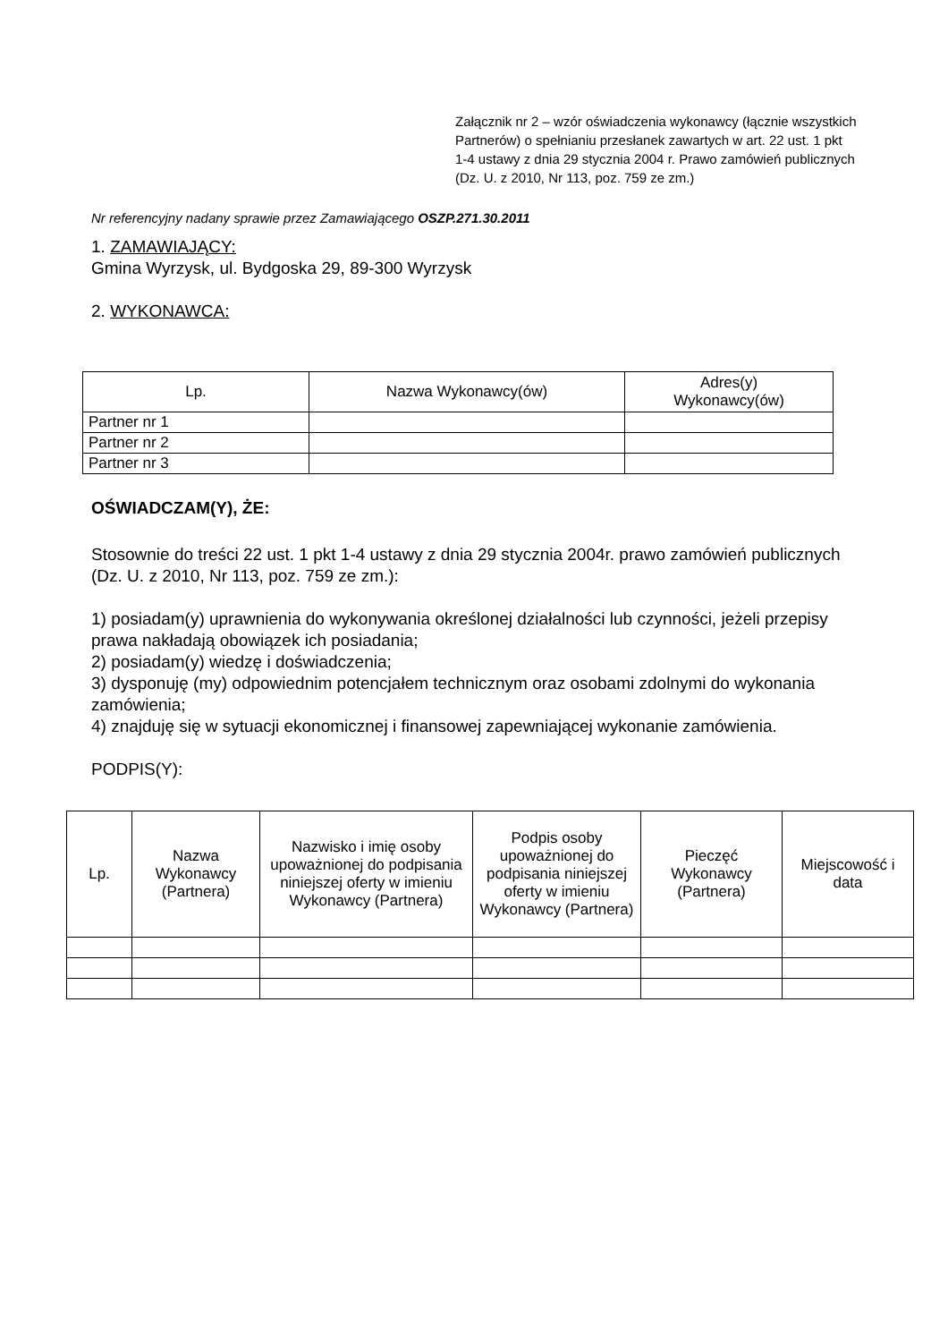Załącznik nr 2 – wzór oświadczenia wykonawcy (łącznie wszystkich Partnerów) o spełnianiu przesłanek zawartych w art. 22 ust. 1 pkt 1-4 ustawy z dnia 29 stycznia 2004 r. Prawo zamówień publicznych (Dz. U. z 2010, Nr 113, poz. 759 ze zm.)
Nr referencyjny nadany sprawie przez Zamawiającego OSZP.271.30.2011
1. ZAMAWIAJĄCY:
Gmina Wyrzysk, ul. Bydgoska 29, 89-300 Wyrzysk
2. WYKONAWCA:
| Lp. | Nazwa Wykonawcy(ów) | Adres(y) Wykonawcy(ów) |
| --- | --- | --- |
| Partner nr 1 | | |
| Partner nr 2 | | |
| Partner nr 3 | | |
OŚWIADCZAM(Y), ŻE:
Stosownie do treści 22 ust. 1 pkt 1-4 ustawy z dnia 29 stycznia 2004r. prawo zamówień publicznych (Dz. U. z 2010, Nr 113, poz. 759 ze zm.):
1) posiadam(y) uprawnienia do wykonywania określonej działalności lub czynności, jeżeli przepisy prawa nakładają obowiązek ich posiadania;
2) posiadam(y) wiedzę i doświadczenia;
3) dysponuję (my) odpowiednim potencjałem technicznym oraz osobami zdolnymi do wykonania zamówienia;
4) znajduję się w sytuacji ekonomicznej i finansowej zapewniającej wykonanie zamówienia.
PODPIS(Y):
| Lp. | Nazwa Wykonawcy (Partnera) | Nazwisko i imię osoby upoważnionej do podpisania niniejszej oferty w imieniu Wykonawcy (Partnera) | Podpis osoby upoważnionej do podpisania niniejszej oferty w imieniu Wykonawcy (Partnera) | Pieczęć Wykonawcy (Partnera) | Miejscowość i data |
| --- | --- | --- | --- | --- | --- |